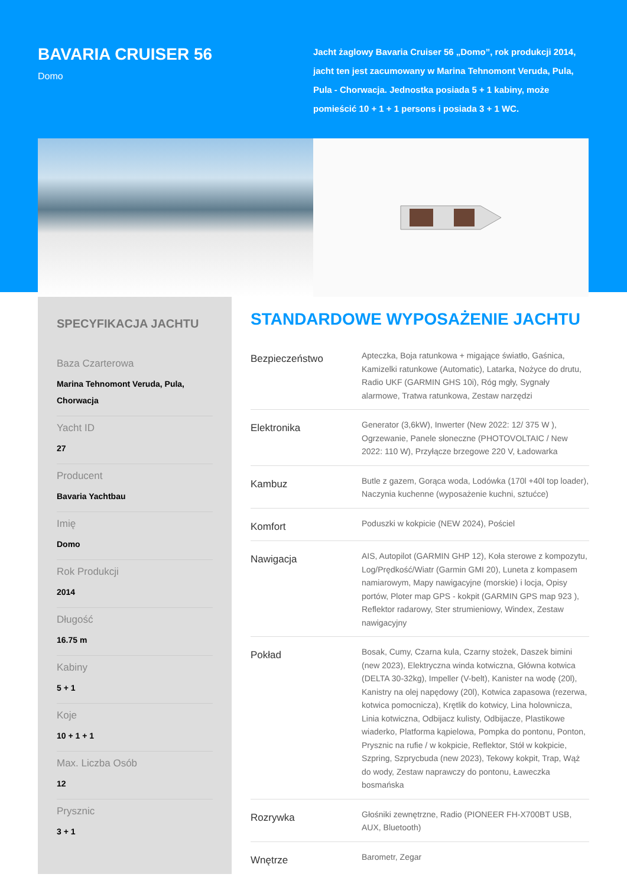BAVARIA CRUISER 56
Domo
Jacht żaglowy Bavaria Cruiser 56 „Domo”, rok produkcji 2014, jacht ten jest zacumowany w Marina Tehnomont Veruda, Pula, Pula - Chorwacja. Jednostka posiada 5 + 1 kabiny, może pomieścić 10 + 1 + 1 persons i posiada 3 + 1 WC.
SPECYFIKACJA JACHTU
Baza Czarterowa
Marina Tehnomont Veruda, Pula, Chorwacja
Yacht ID
27
Producent
Bavaria Yachtbau
Imię
Domo
Rok Produkcji
2014
Długość
16.75 m
Kabiny
5 + 1
Koje
10 + 1 + 1
Max. Liczba Osób
12
Prysznic
3 + 1
STANDARDOWE WYPOSAŻENIE JACHTU
| Bezpieczeństwo | Apteczka, Boja ratunkowa + migające światło, Gaśnica, Kamizelki ratunkowe (Automatic), Latarka, Nożyce do drutu, Radio UKF (GARMIN GHS 10i), Róg mgły, Sygnały alarmowe, Tratwa ratunkowa, Zestaw narzędzi |
| Elektronika | Generator (3,6kW), Inwerter (New 2022: 12/ 375 W ), Ogrzewanie, Panele słoneczne (PHOTOVOLTAIC / New 2022: 110 W), Przyłącze brzegowe 220 V, Ładowarka |
| Kambuz | Butle z gazem, Gorąca woda, Lodówka (170l +40l top loader), Naczynia kuchenne (wyposażenie kuchni, sztućce) |
| Komfort | Poduszki w kokpicie (NEW 2024), Pościel |
| Nawigacja | AIS, Autopilot (GARMIN GHP 12), Koła sterowe z kompozytu, Log/Prędkość/Wiatr (Garmin GMI 20), Luneta z kompasem namiarowym, Mapy nawigacyjne (morskie) i locja, Opisy portów, Ploter map GPS - kokpit (GARMIN GPS map 923 ), Reflektor radarowy, Ster strumieniowy, Windex, Zestaw nawigacyjny |
| Pokład | Bosak, Cumy, Czarna kula, Czarny stożek, Daszek bimini (new 2023), Elektryczna winda kotwiczna, Główna kotwica (DELTA 30-32kg), Impeller (V-belt), Kanister na wodę (20l), Kanistry na olej napędowy (20l), Kotwica zapasowa (rezerwa, kotwica pomocnicza), Krętlik do kotwicy, Lina holownicza, Linia kotwiczna, Odbijacz kulisty, Odbijacze, Plastikowe wiaderko, Platforma kąpielowa, Pompka do pontonu, Ponton, Prysznic na rufie / w kokpicie, Reflektor, Stół w kokpicie, Szpring, Szprycbuda (new 2023), Tekowy kokpit, Trap, Wąż do wody, Zestaw naprawczy do pontonu, Ławeczka bosmańska |
| Rozrywka | Głośniki zewnętrzne, Radio (PIONEER FH-X700BT USB, AUX, Bluetooth) |
| Wnętrze | Barometr, Zegar |